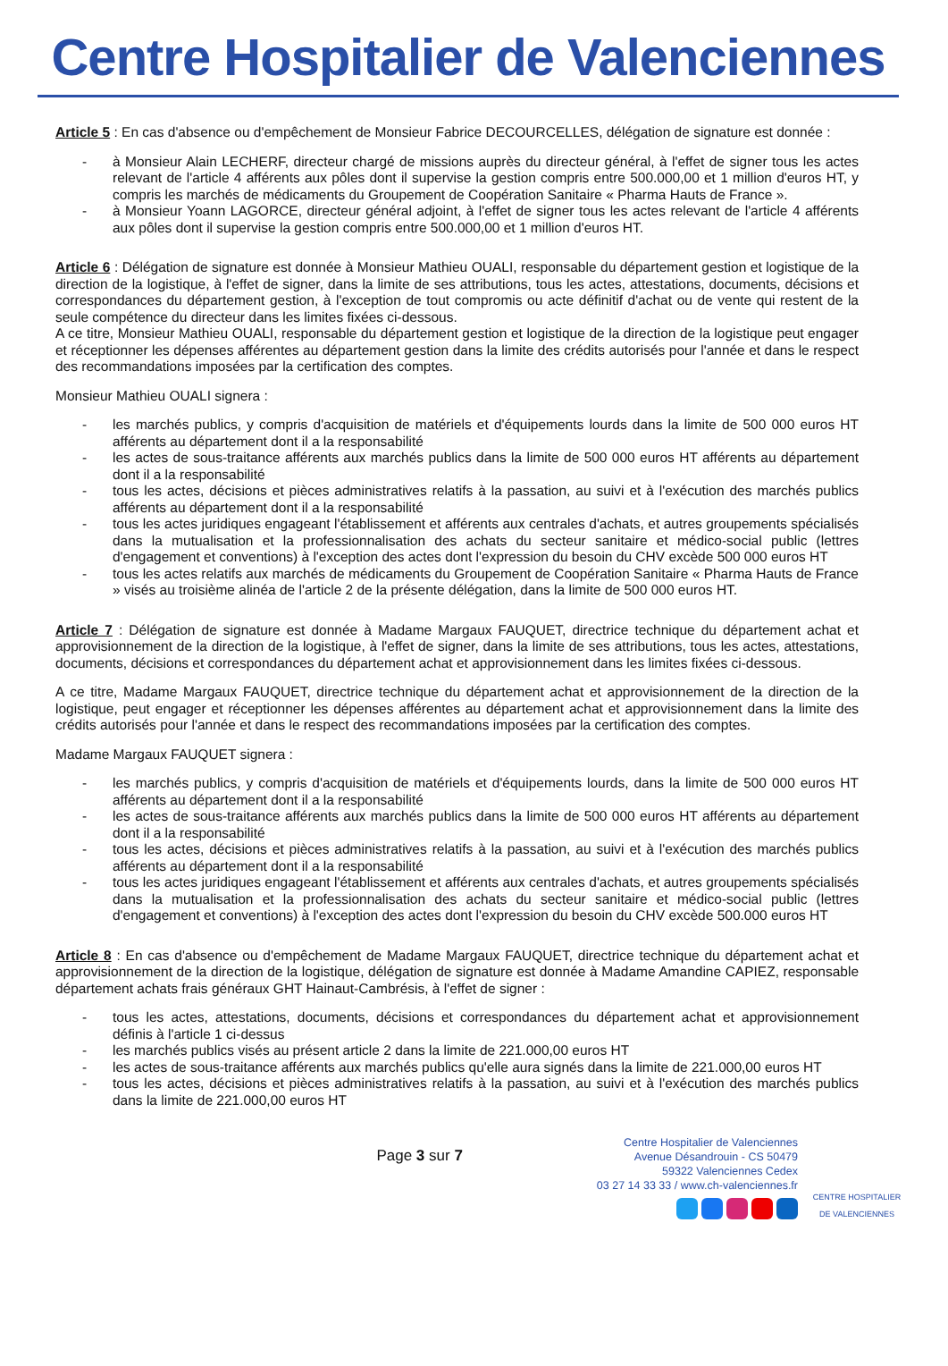Centre Hospitalier de Valenciennes
Article 5 : En cas d'absence ou d'empêchement de Monsieur Fabrice DECOURCELLES, délégation de signature est donnée :
- à Monsieur Alain LECHERF, directeur chargé de missions auprès du directeur général, à l'effet de signer tous les actes relevant de l'article 4 afférents aux pôles dont il supervise la gestion compris entre 500.000,00 et 1 million d'euros HT, y compris les marchés de médicaments du Groupement de Coopération Sanitaire « Pharma Hauts de France ».
- à Monsieur Yoann LAGORCE, directeur général adjoint, à l'effet de signer tous les actes relevant de l'article 4 afférents aux pôles dont il supervise la gestion compris entre 500.000,00 et 1 million d'euros HT.
Article 6 : Délégation de signature est donnée à Monsieur Mathieu OUALI, responsable du département gestion et logistique de la direction de la logistique, à l'effet de signer, dans la limite de ses attributions, tous les actes, attestations, documents, décisions et correspondances du département gestion, à l'exception de tout compromis ou acte définitif d'achat ou de vente qui restent de la seule compétence du directeur dans les limites fixées ci-dessous.
A ce titre, Monsieur Mathieu OUALI, responsable du département gestion et logistique de la direction de la logistique peut engager et réceptionner les dépenses afférentes au département gestion dans la limite des crédits autorisés pour l'année et dans le respect des recommandations imposées par la certification des comptes.
Monsieur Mathieu OUALI signera :
- les marchés publics, y compris d'acquisition de matériels et d'équipements lourds dans la limite de 500 000 euros HT afférents au département dont il a la responsabilité
- les actes de sous-traitance afférents aux marchés publics dans la limite de 500 000 euros HT afférents au département dont il a la responsabilité
- tous les actes, décisions et pièces administratives relatifs à la passation, au suivi et à l'exécution des marchés publics afférents au département dont il a la responsabilité
- tous les actes juridiques engageant l'établissement et afférents aux centrales d'achats, et autres groupements spécialisés dans la mutualisation et la professionnalisation des achats du secteur sanitaire et médico-social public (lettres d'engagement et conventions) à l'exception des actes dont l'expression du besoin du CHV excède 500 000 euros HT
- tous les actes relatifs aux marchés de médicaments du Groupement de Coopération Sanitaire « Pharma Hauts de France » visés au troisième alinéa de l'article 2 de la présente délégation, dans la limite de 500 000 euros HT.
Article 7 : Délégation de signature est donnée à Madame Margaux FAUQUET, directrice technique du département achat et approvisionnement de la direction de la logistique, à l'effet de signer, dans la limite de ses attributions, tous les actes, attestations, documents, décisions et correspondances du département achat et approvisionnement dans les limites fixées ci-dessous.
A ce titre, Madame Margaux FAUQUET, directrice technique du département achat et approvisionnement de la direction de la logistique, peut engager et réceptionner les dépenses afférentes au département achat et approvisionnement dans la limite des crédits autorisés pour l'année et dans le respect des recommandations imposées par la certification des comptes.
Madame Margaux FAUQUET signera :
- les marchés publics, y compris d'acquisition de matériels et d'équipements lourds, dans la limite de 500 000 euros HT afférents au département dont il a la responsabilité
- les actes de sous-traitance afférents aux marchés publics dans la limite de 500 000 euros HT afférents au département dont il a la responsabilité
- tous les actes, décisions et pièces administratives relatifs à la passation, au suivi et à l'exécution des marchés publics afférents au département dont il a la responsabilité
- tous les actes juridiques engageant l'établissement et afférents aux centrales d'achats, et autres groupements spécialisés dans la mutualisation et la professionnalisation des achats du secteur sanitaire et médico-social public (lettres d'engagement et conventions) à l'exception des actes dont l'expression du besoin du CHV excède 500.000 euros HT
Article 8 : En cas d'absence ou d'empêchement de Madame Margaux FAUQUET, directrice technique du département achat et approvisionnement de la direction de la logistique, délégation de signature est donnée à Madame Amandine CAPIEZ, responsable département achats frais généraux GHT Hainaut-Cambrésis, à l'effet de signer :
- tous les actes, attestations, documents, décisions et correspondances du département achat et approvisionnement définis à l'article 1 ci-dessus
- les marchés publics visés au présent article 2 dans la limite de 221.000,00 euros HT
- les actes de sous-traitance afférents aux marchés publics qu'elle aura signés dans la limite de 221.000,00 euros HT
- tous les actes, décisions et pièces administratives relatifs à la passation, au suivi et à l'exécution des marchés publics dans la limite de 221.000,00 euros HT
Page 3 sur 7
Centre Hospitalier de Valenciennes
Avenue Désandrouin - CS 50479
59322 Valenciennes Cedex
03 27 14 33 33 / www.ch-valenciennes.fr
CENTRE HOSPITALIER
DE VALENCIENNES